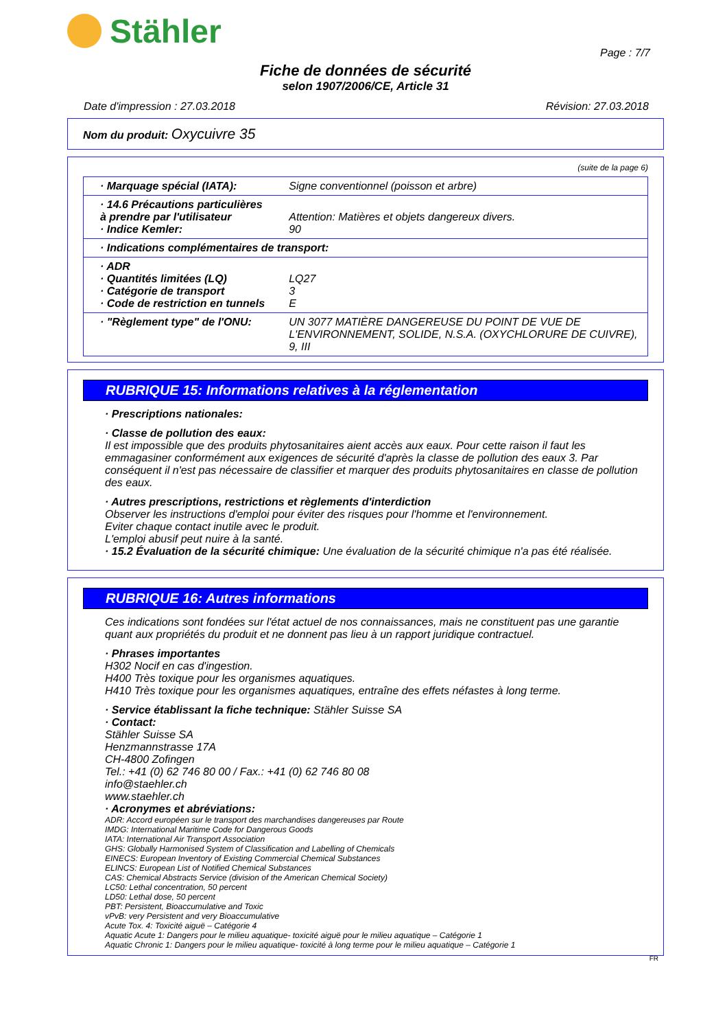Stähler
Page : 7/7
Fiche de données de sécurité
selon 1907/2006/CE, Article 31
Date d'impression : 27.03.2018 Révision: 27.03.2018
Nom du produit: Oxycuivre 35
(suite de la page 6)
| · Marquage spécial (IATA): | Signe conventionnel (poisson et arbre) |
| · 14.6 Précautions particulières à prendre par l'utilisateur · Indice Kemler: | Attention: Matières et objets dangereux divers. 90 |
| · Indications complémentaires de transport: | |
| · ADR · Quantités limitées (LQ) · Catégorie de transport · Code de restriction en tunnels | LQ27 3 E |
| · "Règlement type" de l'ONU: | UN 3077 MATIÈRE DANGEREUSE DU POINT DE VUE DE L'ENVIRONNEMENT, SOLIDE, N.S.A. (OXYCHLORURE DE CUIVRE), 9, III |
RUBRIQUE 15: Informations relatives à la réglementation
· Prescriptions nationales:
· Classe de pollution des eaux:
Il est impossible que des produits phytosanitaires aient accès aux eaux. Pour cette raison il faut les emmagasiner conformément aux exigences de sécurité d'après la classe de pollution des eaux 3. Par conséquent il n'est pas nécessaire de classifier et marquer des produits phytosanitaires en classe de pollution des eaux.
· Autres prescriptions, restrictions et règlements d'interdiction
Observer les instructions d'emploi pour éviter des risques pour l'homme et l'environnement.
Eviter chaque contact inutile avec le produit.
L'emploi abusif peut nuire à la santé.
· 15.2 Évaluation de la sécurité chimique: Une évaluation de la sécurité chimique n'a pas été réalisée.
RUBRIQUE 16: Autres informations
Ces indications sont fondées sur l'état actuel de nos connaissances, mais ne constituent pas une garantie quant aux propriétés du produit et ne donnent pas lieu à un rapport juridique contractuel.
· Phrases importantes
H302 Nocif en cas d'ingestion.
H400 Très toxique pour les organismes aquatiques.
H410 Très toxique pour les organismes aquatiques, entraîne des effets néfastes à long terme.
· Service établissant la fiche technique: Stähler Suisse SA
· Contact:
Stähler Suisse SA
Henzmannstrasse 17A
CH-4800 Zofingen
Tel.: +41 (0) 62 746 80 00 / Fax.: +41 (0) 62 746 80 08
info@staehler.ch
www.staehler.ch
· Acronymes et abréviations:
ADR: Accord européen sur le transport des marchandises dangereuses par Route
IMDG: International Maritime Code for Dangerous Goods
IATA: International Air Transport Association
GHS: Globally Harmonised System of Classification and Labelling of Chemicals
EINECS: European Inventory of Existing Commercial Chemical Substances
ELINCS: European List of Notified Chemical Substances
CAS: Chemical Abstracts Service (division of the American Chemical Society)
LC50: Lethal concentration, 50 percent
LD50: Lethal dose, 50 percent
PBT: Persistent, Bioaccumulative and Toxic
vPvB: very Persistent and very Bioaccumulative
Acute Tox. 4: Toxicité aiguë – Catégorie 4
Aquatic Acute 1: Dangers pour le milieu aquatique- toxicité aiguë pour le milieu aquatique – Catégorie 1
Aquatic Chronic 1: Dangers pour le milieu aquatique- toxicité à long terme pour le milieu aquatique – Catégorie 1
FR